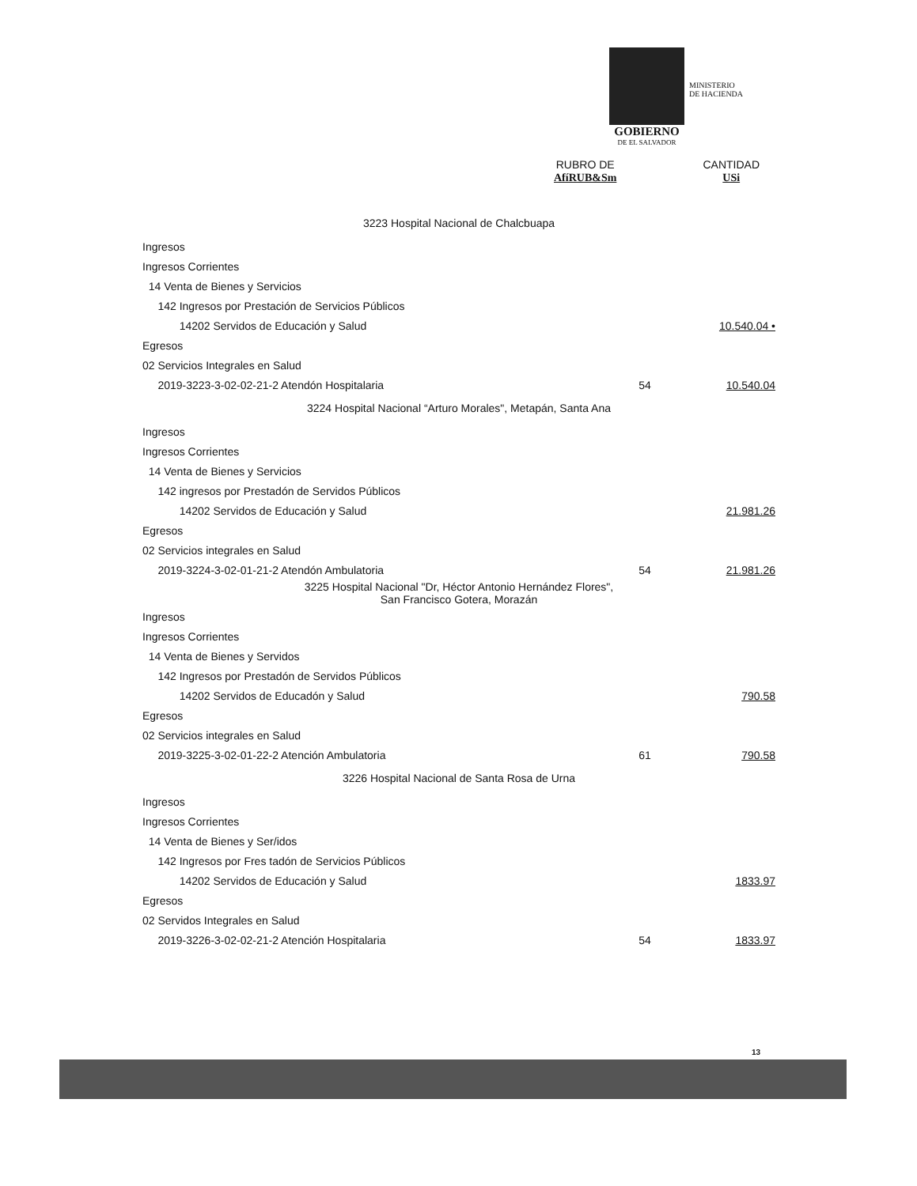MINISTERIO
DE HACIENDA
GOBIERNO
DE EL SALVADOR
RUBRO DE
AfíRUB&Sm
CANTIDAD
USi
| 3223 Hospital Nacional de Chalcbuapa | | |
| Ingresos | | |
| Ingresos Corrientes | | |
| 14 Venta de Bienes y Servicios | | |
| 142 Ingresos por Prestación de Servicios Públicos | | |
| 14202 Servidos de Educación y Salud | | 10.540.04 • |
| Egresos | | |
| 02 Servicios Integrales en Salud | | |
| 2019-3223-3-02-02-21-2 Atendón Hospitalaria | 54 | 10.540.04 |
| 3224 Hospital Nacional “Arturo Morales", Metapán, Santa Ana | | |
| Ingresos | | |
| Ingresos Corrientes | | |
| 14 Venta de Bienes y Servicios | | |
| 142 ingresos por Prestadón de Servidos Públicos | | |
| 14202 Servidos de Educación y Salud | | 21.981.26 |
| Egresos | | |
| 02 Servicios integrales en Salud | | |
| 2019-3224-3-02-01-21-2 Atendón Ambulatoria | 54 | 21.981.26 |
| 3225 Hospital Nacional "Dr, Héctor Antonio Hernández Flores", San Francisco Gotera, Morazán | | |
| Ingresos | | |
| Ingresos Corrientes | | |
| 14 Venta de Bienes y Servidos | | |
| 142 Ingresos por Prestadón de Servidos Públicos | | |
| 14202 Servidos de Educadón y Salud | | 790.58 |
| Egresos | | |
| 02 Servicios integrales en Salud | | |
| 2019-3225-3-02-01-22-2 Atención Ambulatoria | 61 | 790.58 |
| 3226 Hospital Nacional de Santa Rosa de Urna | | |
| Ingresos | | |
| Ingresos Corrientes | | |
| 14 Venta de Bienes y Ser/idos | | |
| 142 Ingresos por Fres tadón de Servicios Públicos | | |
| 14202 Servidos de Educación y Salud | | 1833.97 |
| Egresos | | |
| 02 Servidos Integrales en Salud | | |
| 2019-3226-3-02-02-21-2 Atención Hospitalaria | 54 | 1833.97 |
13